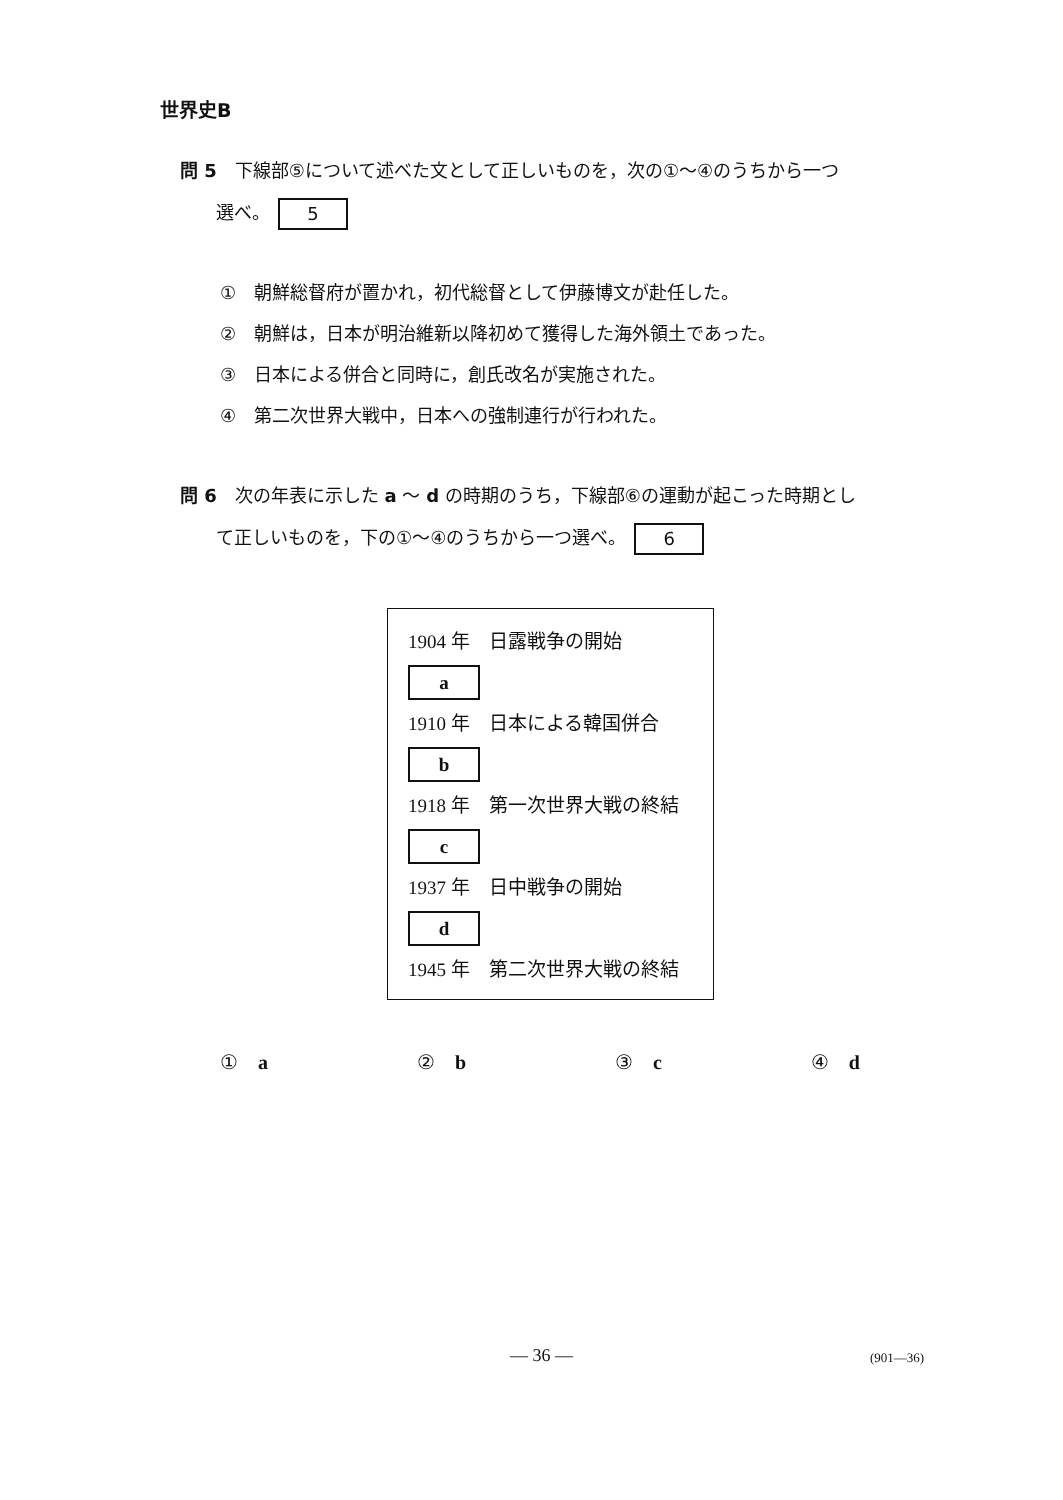世界史B
問 5　下線部⑤について述べた文として正しいものを，次の①～④のうちから一つ
　　選べ。 5
①　朝鮮総督府が置かれ，初代総督として伊藤博文が赴任した。
②　朝鮮は，日本が明治維新以降初めて獲得した海外領土であった。
③　日本による併合と同時に，創氏改名が実施された。
④　第二次世界大戦中，日本への強制連行が行われた。
問 6　次の年表に示した a ～ d の時期のうち，下線部⑥の運動が起こった時期とし
　　て正しいものを，下の①～④のうちから一つ選べ。 6
1904 年　日露戦争の開始
a
1910 年　日本による韓国併合
b
1918 年　第一次世界大戦の終結
c
1937 年　日中戦争の開始
d
1945 年　第二次世界大戦の終結
① a ② b ③ c ④ d
— 36 — (901—36)